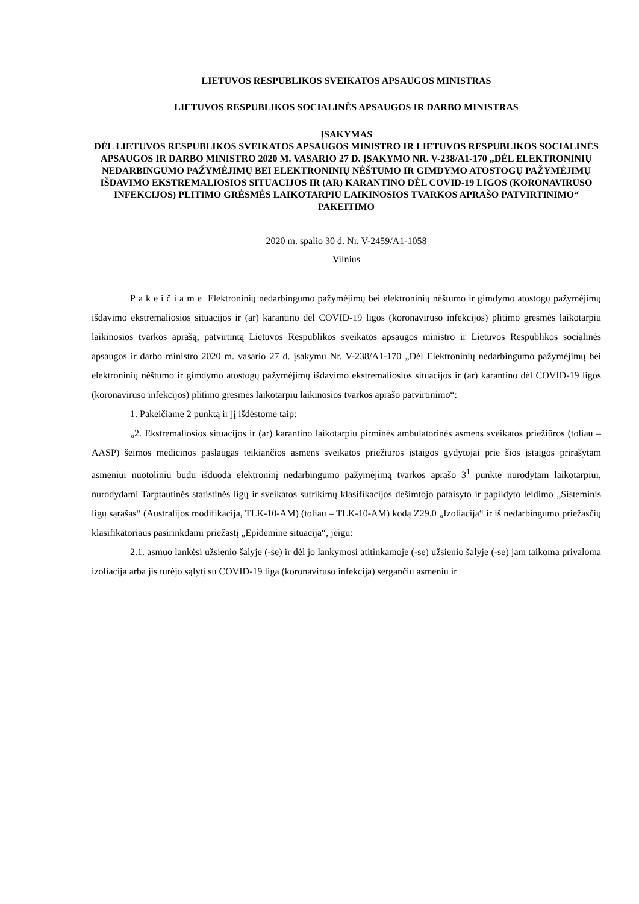LIETUVOS RESPUBLIKOS SVEIKATOS APSAUGOS MINISTRAS
LIETUVOS RESPUBLIKOS SOCIALINĖS APSAUGOS IR DARBO MINISTRAS
ĮSAKYMAS
DĖL LIETUVOS RESPUBLIKOS SVEIKATOS APSAUGOS MINISTRO IR LIETUVOS RESPUBLIKOS SOCIALINĖS APSAUGOS IR DARBO MINISTRO 2020 M. VASARIO 27 D. ĮSAKYMO NR. V-238/A1-170 „DĖL ELEKTRONINIŲ NEDARBINGUMO PAŽYMĖJIMŲ BEI ELEKTRONINIŲ NĖŠTUMO IR GIMDYMO ATOSTOGŲ PAŽYMĖJIMŲ IŠDAVIMO EKSTREMALIOSIOS SITUACIJOS IR (AR) KARANTINO DĖL COVID-19 LIGOS (KORONAVIRUSO INFEKCIJOS) PLITIMO GRĖSMĖS LAIKOTARPIU LAIKINOSIOS TVARKOS APRAŠO PATVIRTINIMO“ PAKEITIMO
2020 m. spalio 30 d. Nr. V-2459/A1-1058
Vilnius
Pakeičiame Elektroninių nedarbingumo pažymėjimų bei elektroninių nėštumo ir gimdymo atostogų pažymėjimų išdavimo ekstremaliosios situacijos ir (ar) karantino dėl COVID-19 ligos (koronaviruso infekcijos) plitimo grėsmės laikotarpiu laikinosios tvarkos aprašą, patvirtintą Lietuvos Respublikos sveikatos apsaugos ministro ir Lietuvos Respublikos socialinės apsaugos ir darbo ministro 2020 m. vasario 27 d. įsakymu Nr. V-238/A1-170 „Dėl Elektroninių nedarbingumo pažymėjimų bei elektroninių nėštumo ir gimdymo atostogų pažymėjimų išdavimo ekstremaliosios situacijos ir (ar) karantino dėl COVID-19 ligos (koronaviruso infekcijos) plitimo grėsmės laikotarpiu laikinosios tvarkos aprašo patvirtinimo“:
1. Pakeičiame 2 punktą ir jį išdėstome taip:
„2. Ekstremaliosios situacijos ir (ar) karantino laikotarpiu pirminės ambulatorinės asmens sveikatos priežiūros (toliau – AASP) šeimos medicinos paslaugas teikiančios asmens sveikatos priežiūros įstaigos gydytojai prie šios įstaigos prirašytam asmeniui nuotoliniu būdu išduoda elektroninį nedarbingumo pažymėjimą tvarkos aprašo 3<sup>1</sup> punkte nurodytam laikotarpiui, nurodydami Tarptautinės statistinės ligų ir sveikatos sutrikimų klasifikacijos dešimtojo pataisyto ir papildyto leidimo „Sisteminis ligų sąrašas“ (Australijos modifikacija, TLK-10-AM) (toliau – TLK-10-AM) kodą Z29.0 „Izoliacija“ ir iš nedarbingumo priežasčių klasifikatoriaus pasirinkdami priežastį „Epideminė situacija“, jeigu:
2.1. asmuo lankėsi užsienio šalyje (-se) ir dėl jo lankymosi atitinkamoje (-se) užsienio šalyje (-se) jam taikoma privaloma izoliacija arba jis turėjo sąlytį su COVID-19 liga (koronaviruso infekcija) sergančiu asmeniu ir